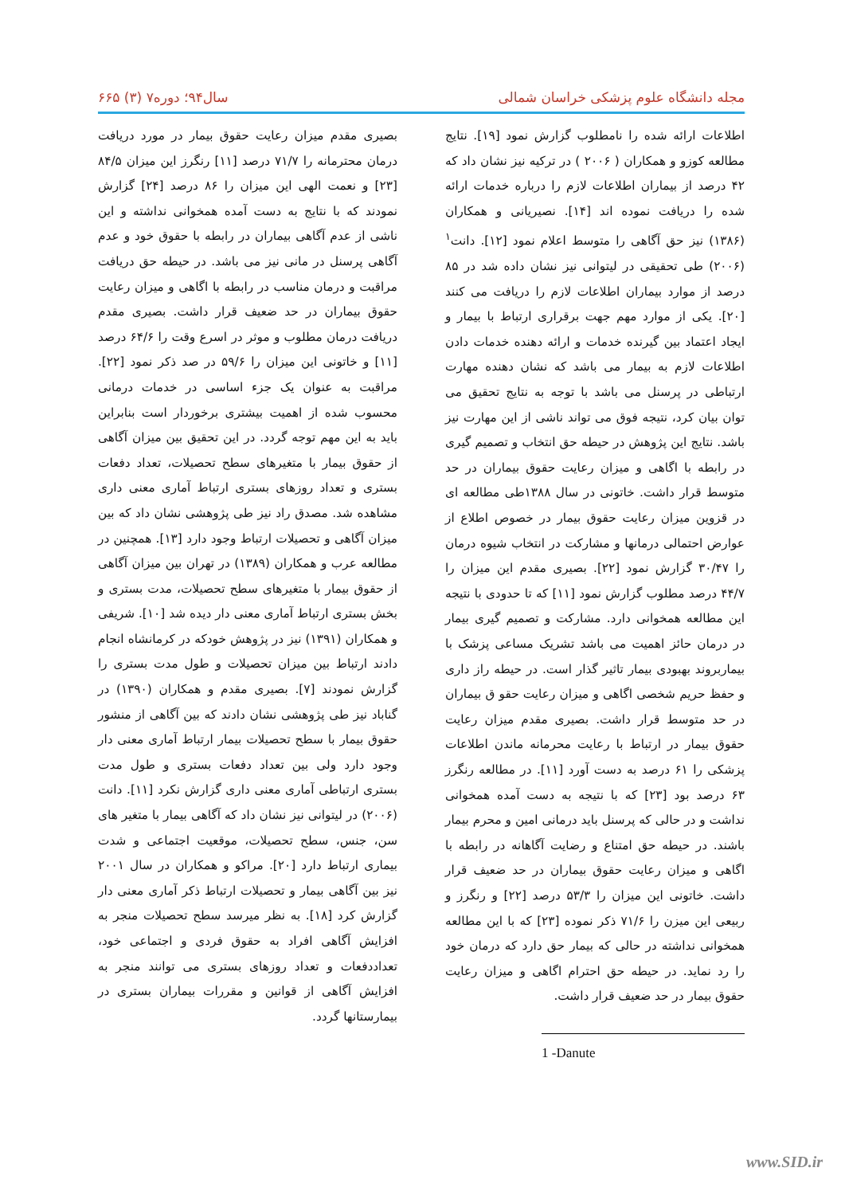مجله دانشگاه علوم پزشکی خراسان شمالی سال۹۴؛ دوره۷ (۳) ۶۶۵
اطلاعات ارائه شده را نامطلوب گزارش نمود [۱۹]. نتایج مطالعه کوزو و همکاران ( ۲۰۰۶ ) در ترکیه نیز نشان داد که ۴۲ درصد از بیماران اطلاعات لازم را درباره خدمات ارائه شده را دریافت نموده اند [۱۴]. نصیریانی و همکاران (۱۳۸۶) نیز حق آگاهی را متوسط اعلام نمود [۱۲]. دانت<sup>۱</sup> (۲۰۰۶) طی تحقیقی در لیتوانی نیز نشان داده شد در ۸۵ درصد از موارد بیماران اطلاعات لازم را دریافت می کنند [۲۰]. یکی از موارد مهم جهت برقراری ارتباط با بیمار و ایجاد اعتماد بین گیرنده خدمات و ارائه دهنده خدمات دادن اطلاعات لازم به بیمار می باشد که نشان دهنده مهارت ارتباطی در پرسنل می باشد با توجه به نتایج تحقیق می توان بیان کرد، نتیجه فوق می تواند ناشی از این مهارت نیز باشد. نتایج این پژوهش در حیطه حق انتخاب و تصمیم گیری در رابطه با اگاهی و میزان رعایت حقوق بیماران در حد متوسط قرار داشت. خاتونی در سال ۱۳۸۸طی مطالعه ای در قزوین میزان رعایت حقوق بیمار در خصوص اطلاع از عوارض احتمالی درمانها و مشارکت در انتخاب شیوه درمان را ۳۰/۴۷ گزارش نمود [۲۲]. بصیری مقدم این میزان را ۴۴/۷ درصد مطلوب گزارش نمود [۱۱] که تا حدودی با نتیجه این مطالعه همخوانی دارد. مشارکت و تصمیم گیری بیمار در درمان حائز اهمیت می باشد تشریک مساعی پزشک با بیماربروند بهبودی بیمار تاثیر گذار است. در حیطه راز داری و حفظ حریم شخصی اگاهی و میزان رعایت حقو ق بیماران در حد متوسط قرار داشت. بصیری مقدم میزان رعایت حقوق بیمار در ارتباط با رعایت محرمانه ماندن اطلاعات پزشکی را ۶۱ درصد به دست آورد [۱۱]. در مطالعه رنگرز ۶۳ درصد بود [۲۳] که با نتیجه به دست آمده همخوانی نداشت و در حالی که پرسنل باید درمانی امین و محرم بیمار باشند. در حیطه حق امتناع و رضایت آگاهانه در رابطه با اگاهی و میزان رعایت حقوق بیماران در حد ضعیف قرار داشت. خاتونی این میزان را ۵۳/۳ درصد [۲۲] و رنگرز و ربیعی این میزن را ۷۱/۶ ذکر نموده [۲۳] که با این مطالعه همخوانی نداشته در حالی که بیمار حق دارد که درمان خود را رد نماید. در حیطه حق احترام اگاهی و میزان رعایت حقوق بیمار در حد ضعیف قرار داشت.
1 -Danute
بصیری مقدم میزان رعایت حقوق بیمار در مورد دریافت درمان محترمانه را ۷۱/۷ درصد [۱۱] رنگرز این میزان ۸۴/۵ [۲۳] و نعمت الهی این میزان را ۸۶ درصد [۲۴] گزارش نمودند که با نتایج به دست آمده همخوانی نداشته و این ناشی از عدم آگاهی بیماران در رابطه با حقوق خود و عدم آگاهی پرسنل در مانی نیز می باشد. در حیطه حق دریافت مراقبت و درمان مناسب در رابطه با اگاهی و میزان رعایت حقوق بیماران در حد ضعیف قرار داشت. بصیری مقدم دریافت درمان مطلوب و موثر در اسرع وقت را ۶۴/۶ درصد [۱۱] و خاتونی این میزان را ۵۹/۶ در صد ذکر نمود [۲۲]. مراقبت به عنوان یک جزء اساسی در خدمات درمانی محسوب شده از اهمیت بیشتری برخوردار است بنابراین باید به این مهم توجه گردد. در این تحقیق بین میزان آگاهی از حقوق بیمار با متغیرهای سطح تحصیلات، تعداد دفعات بستری و تعداد روزهای بستری ارتباط آماری معنی داری مشاهده شد. مصدق راد نیز طی پژوهشی نشان داد که بین میزان آگاهی و تحصیلات ارتباط وجود دارد [۱۳]. همچنین در مطالعه عرب و همکاران (۱۳۸۹) در تهران بین میزان آگاهی از حقوق بیمار با متغیرهای سطح تحصیلات، مدت بستری و بخش بستری ارتباط آماری معنی دار دیده شد [۱۰]. شریفی و همکاران (۱۳۹۱) نیز در پژوهش خودکه در کرمانشاه انجام دادند ارتباط بین میزان تحصیلات و طول مدت بستری را گزارش نمودند [۷]. بصیری مقدم و همکاران (۱۳۹۰) در گناباد نیز طی پژوهشی نشان دادند که بین آگاهی از منشور حقوق بیمار با سطح تحصیلات بیمار ارتباط آماری معنی دار وجود دارد ولی بین تعداد دفعات بستری و طول مدت بستری ارتباطی آماری معنی داری گزارش نکرد [۱۱]. دانت (۲۰۰۶) در لیتوانی نیز نشان داد که آگاهی بیمار با متغیر های سن، جنس، سطح تحصیلات، موقعیت اجتماعی و شدت بیماری ارتباط دارد [۲۰]. مراکو و همکاران در سال ۲۰۰۱ نیز بین آگاهی بیمار و تحصیلات ارتباط ذکر آماری معنی دار گزارش کرد [۱۸]. به نظر میرسد سطح تحصیلات منجر به افزایش آگاهی افراد به حقوق فردی و اجتماعی خود، تعداددفعات و تعداد روزهای بستری می توانند منجر به افزایش آگاهی از قوانین و مقررات بیماران بستری در بیمارستانها گردد.
www.SID.ir